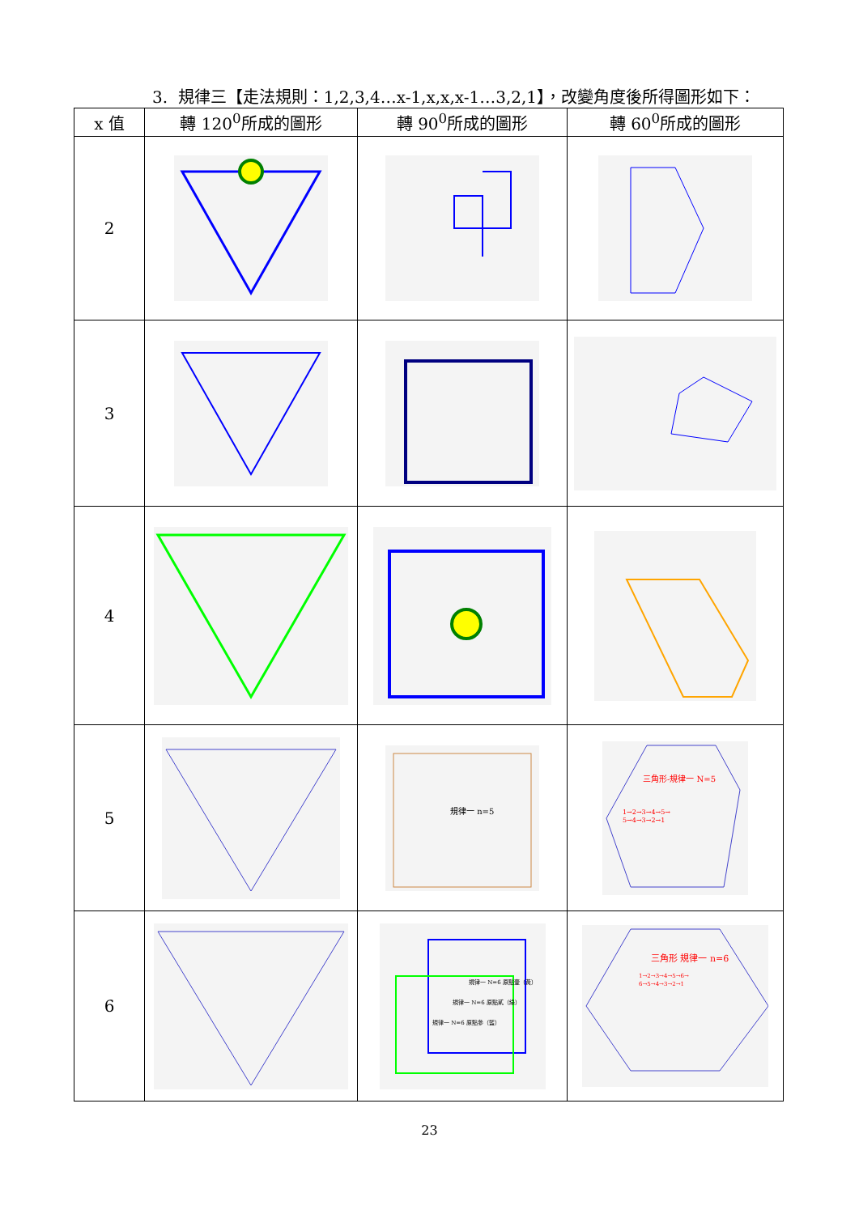3. 規律三【走法規則：1,2,3,4…x-1,x,x,x-1…3,2,1】，改變角度後所得圖形如下：
| x 值 | 轉 120<sup>0</sup>所成的圖形 | 轉 90<sup>0</sup>所成的圖形 | 轉 60<sup>0</sup>所成的圖形 |
| --- | --- | --- | --- |
| 2 | | | |
| 3 | | | |
| 4 | | | |
| 5 | | 規律一 n=5 | 三角形-規律一 N=5 1→2→3→4→5→ 5→4→3→2→1 |
| 6 | | 規律一 N=6 原點壹（黃） 規律一 N=6 原點貳（綠） 規律一 N=6 原點參（藍） | 三角形 規律一 n=6 1→2→3→4→5→6→ 6→5→4→3→2→1 |
23